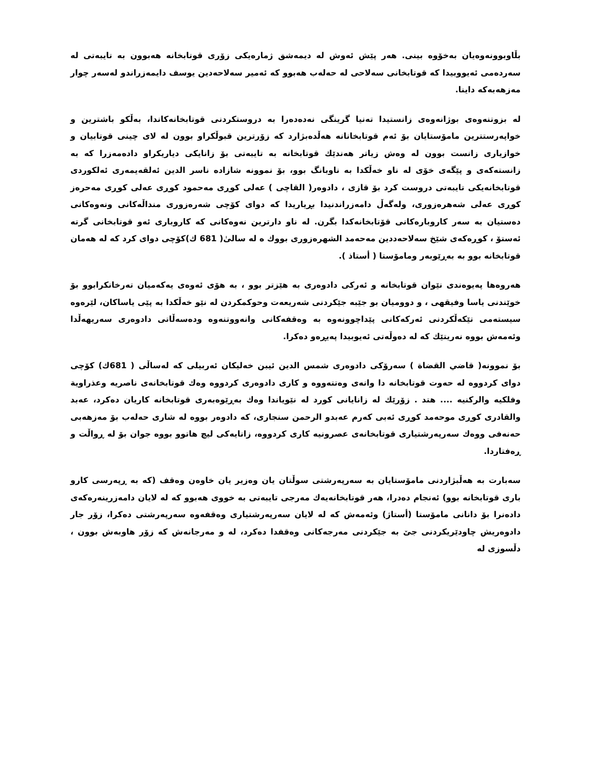بڵاوبوونەوەیان بەخۆوە بینی. هەر پێش ئەوش لە دیمەشق ژمارەیکی زۆری قوتابخانە هەبوون بە تایبەتی لە سەردەمی ئەیووبیدا کە قوتابخانی سەلاحی لە حەلەب هەبوو کە ئەمیر سەلاحەدین یوسف دایمەزراندو لەسەر چوار مەزهەبەکە داینا.
لە بزوتنەوەی بوژانەوەی زانستیدا تەنیا گرینگی نەدەدەرا بە دروستکردنی قوتابخانەکاندا، بەڵکو باشترین و خواپەرستترین مامۆستایان بۆ ئەم قوتابخانانە هەڵدەبژارد کە زۆرترین قبوڵکراو بوون لە لای چینی قوتابیان و خوازیاری زانست بوون لە وەش زیاتر هەندێك قوتابخانە بە تایبەتی بۆ زانایکی دیاریکراو دادەمەزرا کە بە زانستەکەی و پێگەی خۆی لە ناو خەڵکدا بە ناوبانگ بوو، بۆ نموونە شازادە ناسر الدین ئەلقەیمەری ئەلکوردی قوتابخانەیکی تایبەتی دروست کرد بۆ قازی ، دادوەر( القاچی ) عەلی کوڕی مەحمود کوڕی عەلی کوڕی مەحرەز کوڕی عەلی شەهرەزوری، ولەگەڵ دامەزراندنیدا بڕیاریدا کە دوای کۆچی شەرەزوری منداڵەکانی ونەوەکانی دەستیان بە سەر کاروبارەکانی قۆتابخانەکدا بگرن. لە ناو دارترین نەوەکانی کە کاروباری ئەو قوتابخانی گرتە ئەستۆ ، کوڕەکەی شێخ سەلاحەددین مەحەمد الشهرەزوری بووك ە لە سالیٰ( 681 ك)کۆچی دوای کرد کە لە هەمان قوتابخانە بوو بە بەڕێوبەر ومامۆستا ( أستاذ ).
هەروەها پەیوەندی نێوان قوتابخانە و ئەرکی دادوەری بە هێزتر بوو ، بە هۆی ئەوەی یەکەمیان تەرخانکرابوو بۆ خوێندنی یاسا وفیقهی ، و دوومیان بو جێبە جێکردنی شەریعەت وحوکمکردن لە نێو خەڵکدا بە پێی یاساکان، لێرەوە سیستەمی تێکەڵکردنی ئەرکەکانی پێداچوونەوە بە وەقفەکانی وانەووتنەوە ودەسەڵاتی دادوەری سەریهەڵدا وئەمەش بووە نەریتێك کە لە دەوڵەتی ئەیوبیدا پەیڕەو دەکرا.
بۆ نموونە( قاضي القضاة ) سەرۆکی دادوەری شمس الدین ئیبن خەلیکان ئەربیلی کە لەساڵی ( 681ك) کۆچی دوای کردووە لە حەوت قوتابخانە دا وانەی وەتتەووە و کاری دادوەری کردووە وەك قوتابخانەی ناصریە وعذراویة وفلکیە والرکنیە .... هتد . زۆرێك لە زانایانی کورد لە نێویاندا وەك بەڕێوەبەری قوتابخانە کاریان دەکرد، عەبد والقادری کوڕی موحەمد کوڕی ئەبی کەرم عەبدو الرحمن سنجاری، کە دادوەر بووە لە شاری حەلەب بۆ مەزهەبی حەنەفی ووەك سەرپەرشتیاری قوتابخانەی عصرونیە کاری کردووە، زانایەکی لیچ هاتوو بووە جوان بۆ لە ڕواڵت و ڕەفتاردا.
سەبارت بە هەڵبژاردنی مامۆستایان بە سەرپەرشتی سوڵتان یان وەزیر یان خاوەن وەقف (کە بە ڕپەرسی کارو باری قوتابخانە بوو) ئەنجام دەدرا، هەر قوتابخانەیەك مەرجی تایبەتی بە خووی هەبوو کە لە لایان دامەزرینەرەکەی دادەنرا بۆ دانانی مامۆستا (أستاژ) وئەمەش کە لە لایان سەرپەرشتیاری وەقفەوە سەرپەرشتی دەکرا، زۆر جار دادوەریش چاودێریکردنی جێ بە جێکردنی مەرجەکانی وەقفدا دەکرد، لە و مەرجانەش کە زۆر هاوبەش بوون ، دڵسوزی لە